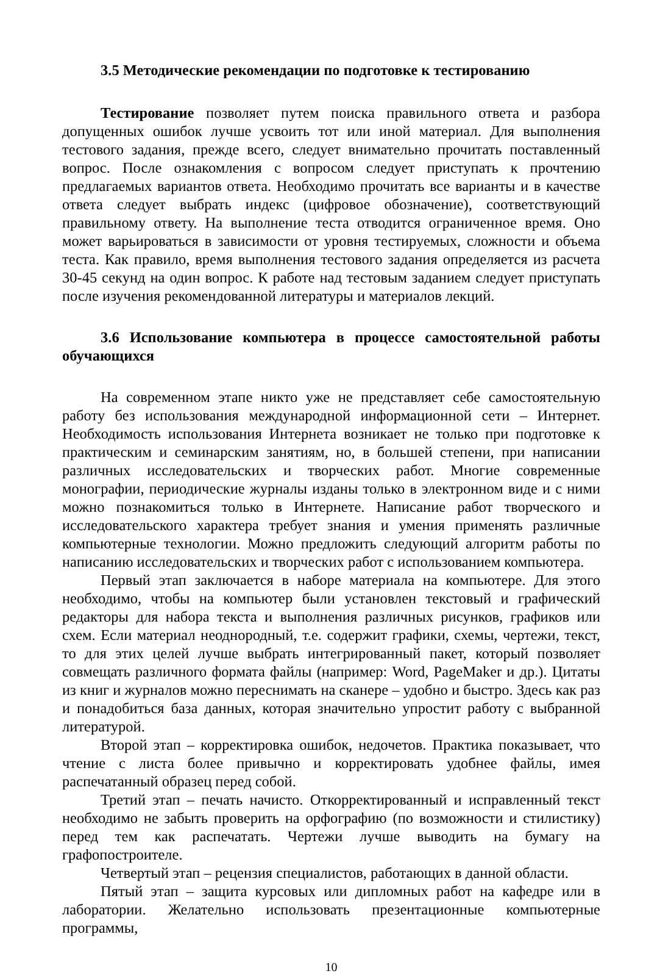3.5 Методические рекомендации по подготовке к тестированию
Тестирование позволяет путем поиска правильного ответа и разбора допущенных ошибок лучше усвоить тот или иной материал. Для выполнения тестового задания, прежде всего, следует внимательно прочитать поставленный вопрос. После ознакомления с вопросом следует приступать к прочтению предлагаемых вариантов ответа. Необходимо прочитать все варианты и в качестве ответа следует выбрать индекс (цифровое обозначение), соответствующий правильному ответу. На выполнение теста отводится ограниченное время. Оно может варьироваться в зависимости от уровня тестируемых, сложности и объема теста. Как правило, время выполнения тестового задания определяется из расчета 30-45 секунд на один вопрос. К работе над тестовым заданием следует приступать после изучения рекомендованной литературы и материалов лекций.
3.6 Использование компьютера в процессе самостоятельной работы обучающихся
На современном этапе никто уже не представляет себе самостоятельную работу без использования международной информационной сети – Интернет. Необходимость использования Интернета возникает не только при подготовке к практическим и семинарским занятиям, но, в большей степени, при написании различных исследовательских и творческих работ. Многие современные монографии, периодические журналы изданы только в электронном виде и с ними можно познакомиться только в Интернете. Написание работ творческого и исследовательского характера требует знания и умения применять различные компьютерные технологии. Можно предложить следующий алгоритм работы по написанию исследовательских и творческих работ с использованием компьютера.
Первый этап заключается в наборе материала на компьютере. Для этого необходимо, чтобы на компьютер были установлен текстовый и графический редакторы для набора текста и выполнения различных рисунков, графиков или схем. Если материал неоднородный, т.е. содержит графики, схемы, чертежи, текст, то для этих целей лучше выбрать интегрированный пакет, который позволяет совмещать различного формата файлы (например: Word, PageMaker и др.). Цитаты из книг и журналов можно переснимать на сканере – удобно и быстро. Здесь как раз и понадобиться база данных, которая значительно упростит работу с выбранной литературой.
Второй этап – корректировка ошибок, недочетов. Практика показывает, что чтение с листа более привычно и корректировать удобнее файлы, имея распечатанный образец перед собой.
Третий этап – печать начисто. Откорректированный и исправленный текст необходимо не забыть проверить на орфографию (по возможности и стилистику) перед тем как распечатать. Чертежи лучше выводить на бумагу на графопостроителе.
Четвертый этап – рецензия специалистов, работающих в данной области.
Пятый этап – защита курсовых или дипломных работ на кафедре или в лаборатории. Желательно использовать презентационные компьютерные программы,
10